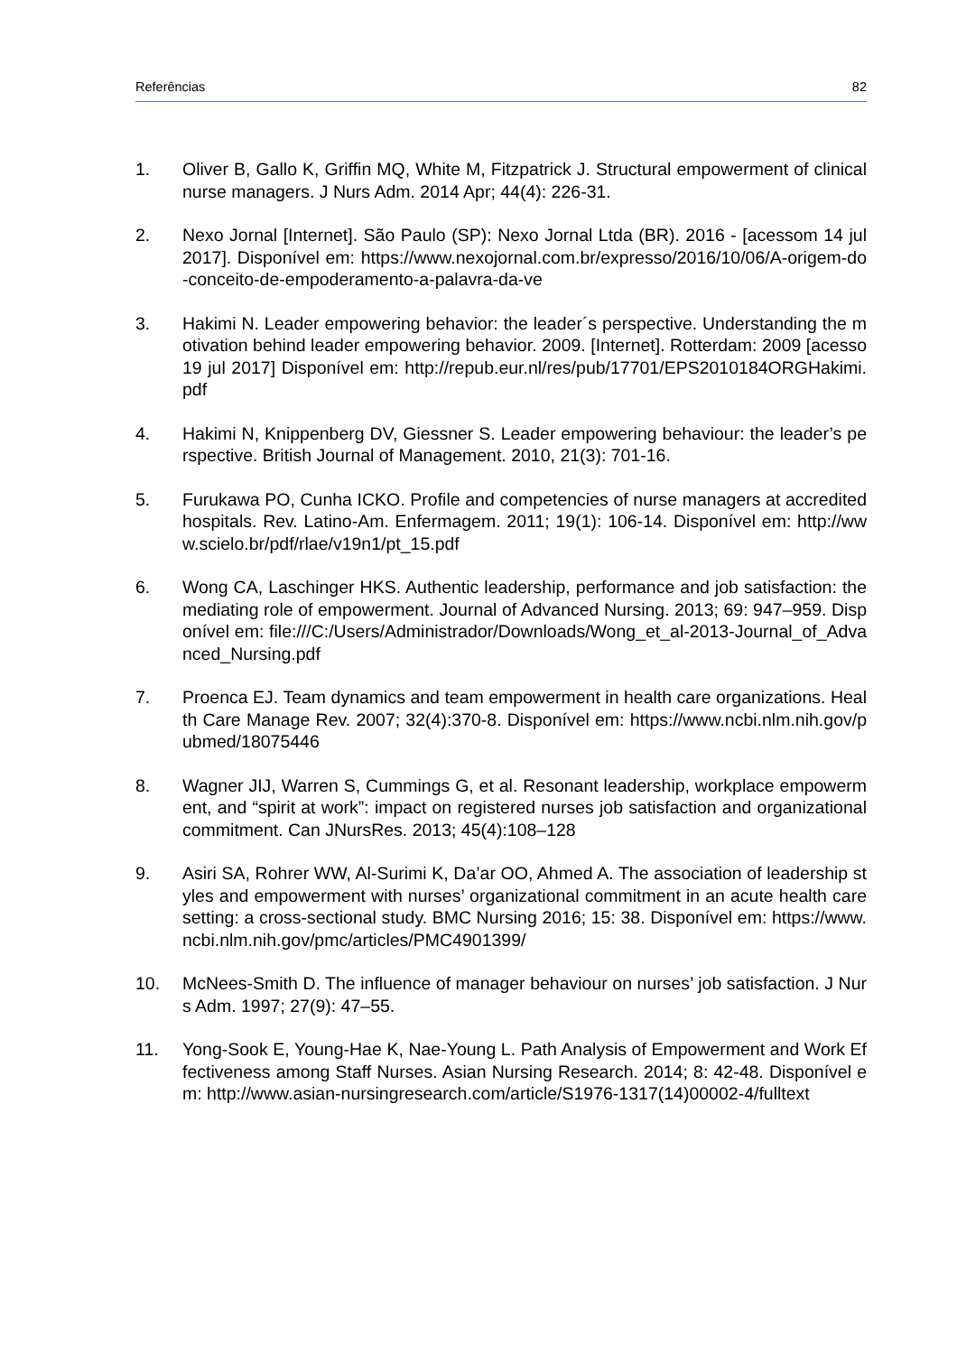Referências 82
1. Oliver B, Gallo K, Griffin MQ, White M, Fitzpatrick J. Structural empowerment of clinical nurse managers. J Nurs Adm. 2014 Apr; 44(4): 226-31.
2. Nexo Jornal [Internet]. São Paulo (SP): Nexo Jornal Ltda (BR). 2016 - [acessom 14 jul 2017]. Disponível em: https://www.nexojornal.com.br/expresso/2016/10/06/A-origem-do-conceito-de-empoderamento-a-palavra-da-ve
3. Hakimi N. Leader empowering behavior: the leader´s perspective. Understanding the motivation behind leader empowering behavior. 2009. [Internet]. Rotterdam: 2009 [acesso 19 jul 2017] Disponível em: http://repub.eur.nl/res/pub/17701/EPS2010184ORGHakimi.pdf
4. Hakimi N, Knippenberg DV, Giessner S. Leader empowering behaviour: the leader’s perspective. British Journal of Management. 2010, 21(3): 701-16.
5. Furukawa PO, Cunha ICKO. Profile and competencies of nurse managers at accredited hospitals. Rev. Latino-Am. Enfermagem. 2011; 19(1): 106-14. Disponível em: http://www.scielo.br/pdf/rlae/v19n1/pt_15.pdf
6. Wong CA, Laschinger HKS. Authentic leadership, performance and job satisfaction: the mediating role of empowerment. Journal of Advanced Nursing. 2013; 69: 947–959. Disponível em: file:///C:/Users/Administrador/Downloads/Wong_et_al-2013-Journal_of_Advanced_Nursing.pdf
7. Proenca EJ. Team dynamics and team empowerment in health care organizations. Health Care Manage Rev. 2007; 32(4):370-8. Disponível em: https://www.ncbi.nlm.nih.gov/pubmed/18075446
8. Wagner JIJ, Warren S, Cummings G, et al. Resonant leadership, workplace empowerment, and “spirit at work”: impact on registered nurses job satisfaction and organizational commitment. Can JNursRes. 2013; 45(4):108–128
9. Asiri SA, Rohrer WW, Al-Surimi K, Da’ar OO, Ahmed A. The association of leadership styles and empowerment with nurses’ organizational commitment in an acute health care setting: a cross-sectional study. BMC Nursing 2016; 15: 38. Disponível em: https://www.ncbi.nlm.nih.gov/pmc/articles/PMC4901399/
10. McNees-Smith D. The influence of manager behaviour on nurses’ job satisfaction. J Nurs Adm. 1997; 27(9): 47–55.
11. Yong-Sook E, Young-Hae K, Nae-Young L. Path Analysis of Empowerment and Work Effectiveness among Staff Nurses. Asian Nursing Research. 2014; 8: 42-48. Disponível em: http://www.asian-nursingresearch.com/article/S1976-1317(14)00002-4/fulltext